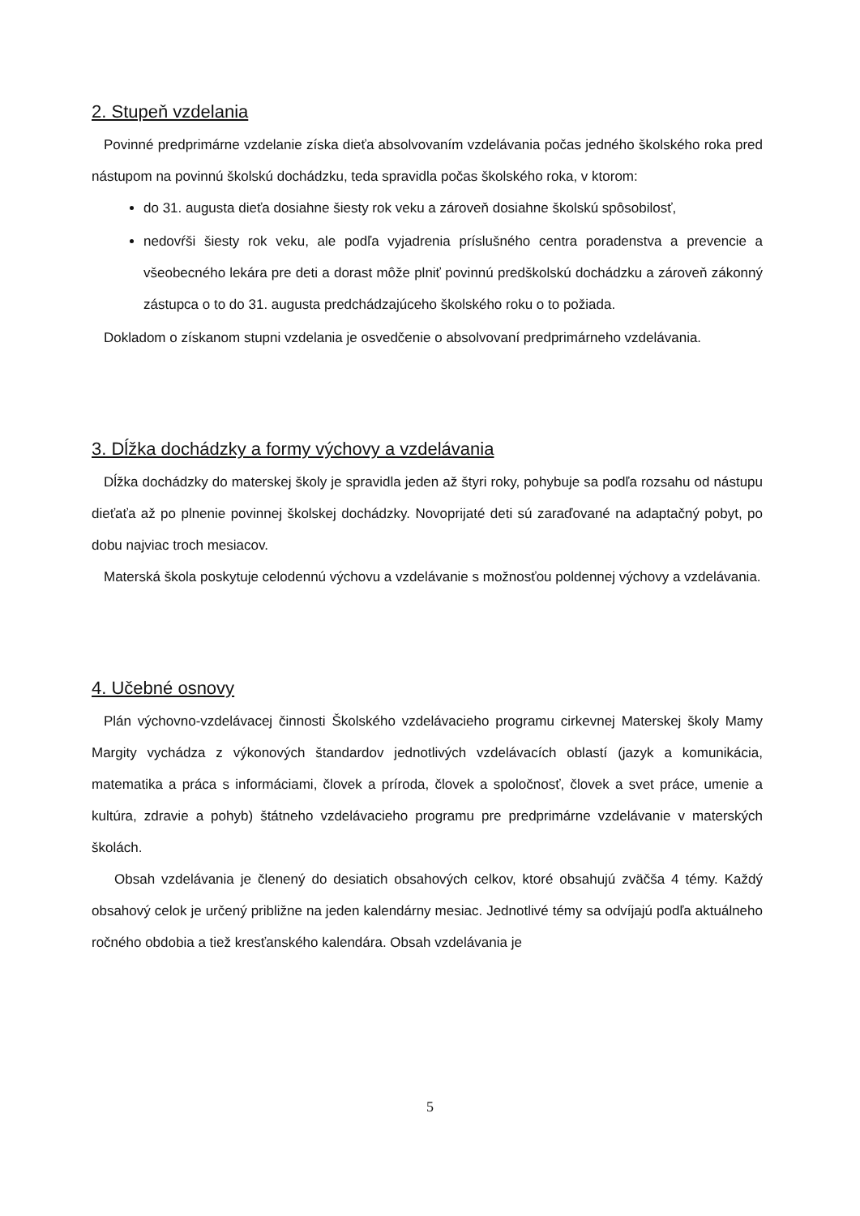2. Stupeň vzdelania
Povinné predprimárne vzdelanie získa dieťa absolvovaním vzdelávania počas jedného školského roka pred nástupom na povinnú školskú dochádzku, teda spravidla počas školského roka, v ktorom:
do 31. augusta dieťa dosiahne šiesty rok veku a zároveň dosiahne školskú spôsobilosť,
nedovŕši šiesty rok veku, ale podľa vyjadrenia príslušného centra poradenstva a prevencie a všeobecného lekára pre deti a dorast môže plniť povinnú predškolskú dochádzku a zároveň zákonný zástupca o to do 31. augusta predchádzajúceho školského roku o to požiada.
Dokladom o získanom stupni vzdelania je osvedčenie o absolvovaní predprimárneho vzdelávania.
3. Dĺžka dochádzky a formy výchovy a vzdelávania
Dĺžka dochádzky do materskej školy je spravidla jeden až štyri roky, pohybuje sa podľa rozsahu od nástupu dieťaťa až po plnenie povinnej školskej dochádzky. Novoprijaté deti sú zaraďované na adaptačný pobyt, po dobu najviac troch mesiacov.
Materská škola poskytuje celodennú výchovu a vzdelávanie s možnosťou poldennej výchovy a vzdelávania.
4. Učebné osnovy
Plán výchovno-vzdelávacej činnosti Školského vzdelávacieho programu cirkevnej Materskej školy Mamy Margity vychádza z výkonových štandardov jednotlivých vzdelávacích oblastí (jazyk a komunikácia, matematika a práca s informáciami, človek a príroda, človek a spoločnosť, človek a svet práce, umenie a kultúra, zdravie a pohyb) štátneho vzdelávacieho programu pre predprimárne vzdelávanie v materských školách.
Obsah vzdelávania je členený do desiatich obsahových celkov, ktoré obsahujú zväčša 4 témy. Každý obsahový celok je určený približne na jeden kalendárny mesiac. Jednotlivé témy sa odvíjajú podľa aktuálneho ročného obdobia a tiež kresťanského kalendára. Obsah vzdelávania je
5